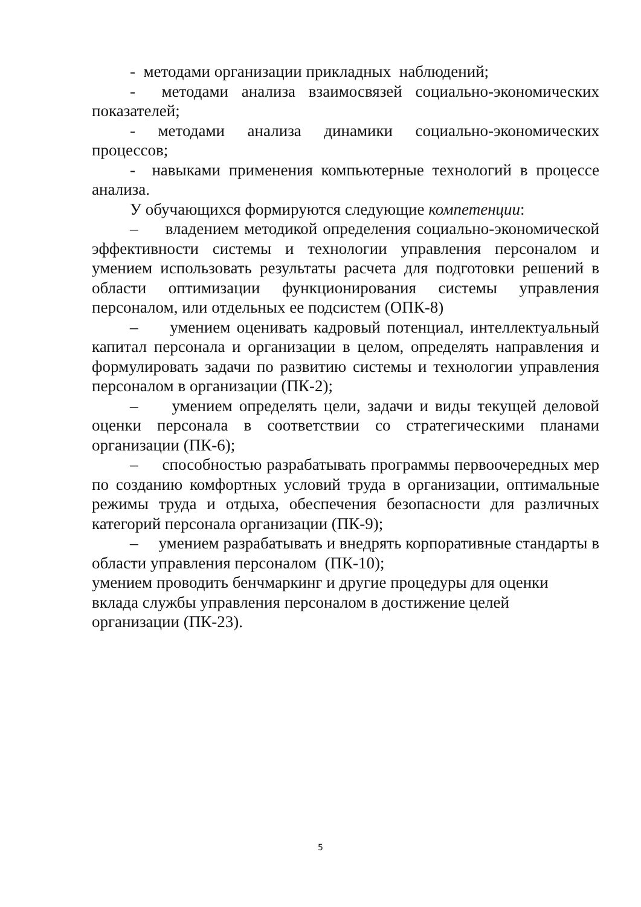- методами организации прикладных наблюдений;
- методами анализа взаимосвязей социально-экономических показателей;
- методами анализа динамики социально-экономических процессов;
- навыками применения компьютерные технологий в процессе анализа.
У обучающихся формируются следующие компетенции:
– владением методикой определения социально-экономической эффективности системы и технологии управления персоналом и умением использовать результаты расчета для подготовки решений в области оптимизации функционирования системы управления персоналом, или отдельных ее подсистем (ОПК-8)
– умением оценивать кадровый потенциал, интеллектуальный капитал персонала и организации в целом, определять направления и формулировать задачи по развитию системы и технологии управления персоналом в организации (ПК-2);
– умением определять цели, задачи и виды текущей деловой оценки персонала в соответствии со стратегическими планами организации (ПК-6);
– способностью разрабатывать программы первоочередных мер по созданию комфортных условий труда в организации, оптимальные режимы труда и отдыха, обеспечения безопасности для различных категорий персонала организации (ПК-9);
– умением разрабатывать и внедрять корпоративные стандарты в области управления персоналом (ПК-10);
умением проводить бенчмаркинг и другие процедуры для оценки
вклада службы управления персоналом в достижение целей
организации (ПК-23).
5